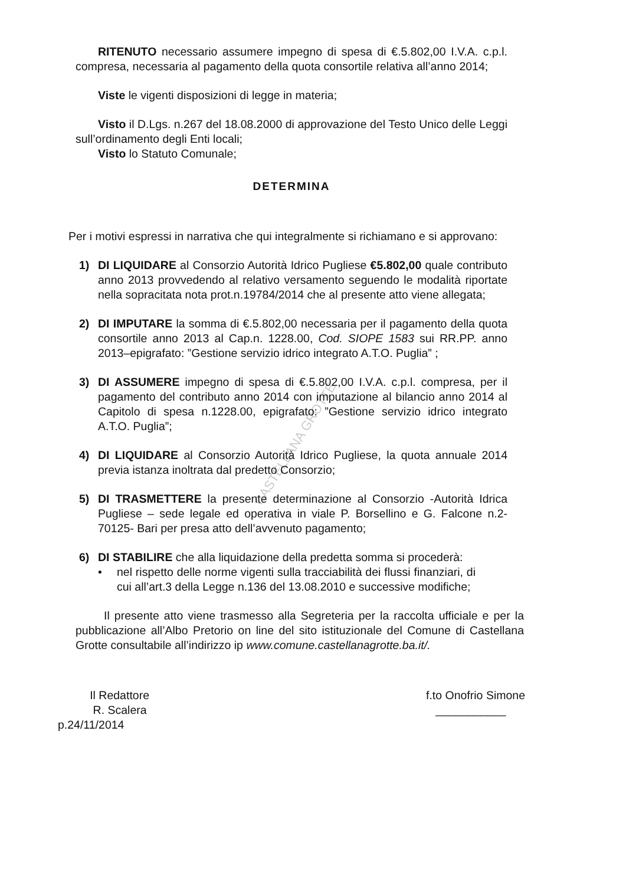CASTELLANA GROTTE
RITENUTO necessario assumere impegno di spesa di €.5.802,00 I.V.A. c.p.l. compresa, necessaria al pagamento della quota consortile relativa all’anno 2014;
Viste le vigenti disposizioni di legge in materia;
Visto il D.Lgs. n.267 del 18.08.2000 di approvazione del Testo Unico delle Leggi sull’ordinamento degli Enti locali;
Visto lo Statuto Comunale;
DETERMINA
Per i motivi espressi in narrativa che qui integralmente si richiamano e si approvano:
1) DI LIQUIDARE al Consorzio Autorità Idrico Pugliese €5.802,00 quale contributo anno 2013 provvedendo al relativo versamento seguendo le modalità riportate nella sopracitata nota prot.n.19784/2014 che al presente atto viene allegata;
2) DI IMPUTARE la somma di €.5.802,00 necessaria per il pagamento della quota consortile anno 2013 al Cap.n. 1228.00, Cod. SIOPE 1583 sui RR.PP. anno 2013–epigrafato: ”Gestione servizio idrico integrato A.T.O. Puglia” ;
3) DI ASSUMERE impegno di spesa di €.5.802,00 I.V.A. c.p.l. compresa, per il pagamento del contributo anno 2014 con imputazione al bilancio anno 2014 al Capitolo di spesa n.1228.00, epigrafato: ”Gestione servizio idrico integrato A.T.O. Puglia”;
4) DI LIQUIDARE al Consorzio Autorità Idrico Pugliese, la quota annuale 2014 previa istanza inoltrata dal predetto Consorzio;
5) DI TRASMETTERE la presente determinazione al Consorzio -Autorità Idrica Pugliese – sede legale ed operativa in viale P. Borsellino e G. Falcone n.2- 70125- Bari per presa atto dell’avvenuto pagamento;
6) DI STABILIRE che alla liquidazione della predetta somma si procederà:
• nel rispetto delle norme vigenti sulla tracciabilità dei flussi finanziari, di cui all’art.3 della Legge n.136 del 13.08.2010 e successive modifiche;
Il presente atto viene trasmesso alla Segreteria per la raccolta ufficiale e per la pubblicazione all’Albo Pretorio on line del sito istituzionale del Comune di Castellana Grotte consultabile all’indirizzo ip www.comune.castellanagrotte.ba.it/.
Il Redattore
R. Scalera
p.24/11/2014
f.to Onofrio Simone
___________